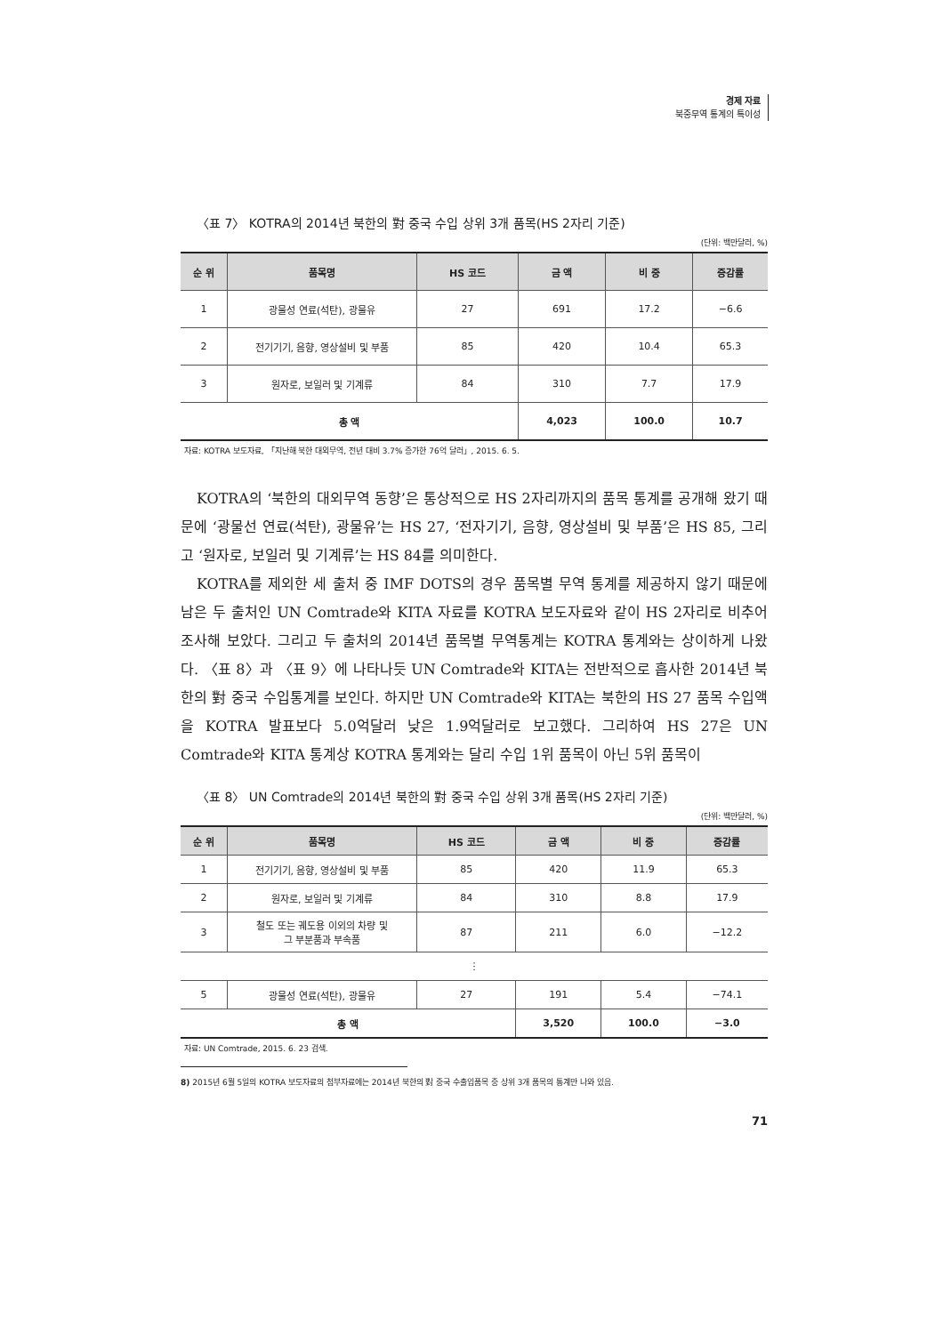경제 자료
북중무역 통계의 특이성
〈표 7〉 KOTRA의 2014년 북한의 對 중국 수입 상위 3개 품목(HS 2자리 기준)
(단위: 백만달러, %)
| 순 위 | 품목명 | HS 코드 | 금 액 | 비 중 | 증감률 |
| --- | --- | --- | --- | --- | --- |
| 1 | 광물성 연료(석탄), 광물유 | 27 | 691 | 17.2 | −6.6 |
| 2 | 전기기기, 음향, 영상설비 및 부품 | 85 | 420 | 10.4 | 65.3 |
| 3 | 원자로, 보일러 및 기계류 | 84 | 310 | 7.7 | 17.9 |
| 총 액 | | | 4,023 | 100.0 | 10.7 |
자료: KOTRA 보도자료, 「지난해 북한 대외무역, 전년 대비 3.7% 증가한 76억 달러」, 2015. 6. 5.
KOTRA의 ‘북한의 대외무역 동향’은 통상적으로 HS 2자리까지의 품목 통계를 공개해 왔기 때문에 ‘광물선 연료(석탄), 광물유’는 HS 27, ‘전자기기, 음향, 영상설비 및 부품’은 HS 85, 그리고 ‘원자로, 보일러 및 기계류’는 HS 84를 의미한다.
KOTRA를 제외한 세 출처 중 IMF DOTS의 경우 품목별 무역 통계를 제공하지 않기 때문에 남은 두 출처인 UN Comtrade와 KITA 자료를 KOTRA 보도자료와 같이 HS 2자리로 비추어 조사해 보았다. 그리고 두 출처의 2014년 품목별 무역통계는 KOTRA 통계와는 상이하게 나왔다. 〈표 8〉과 〈표 9〉에 나타나듯 UN Comtrade와 KITA는 전반적으로 흡사한 2014년 북한의 對 중국 수입통계를 보인다. 하지만 UN Comtrade와 KITA는 북한의 HS 27 품목 수입액을 KOTRA 발표보다 5.0억달러 낮은 1.9억달러로 보고했다. 그리하여 HS 27은 UN Comtrade와 KITA 통계상 KOTRA 통계와는 달리 수입 1위 품목이 아닌 5위 품목이
〈표 8〉 UN Comtrade의 2014년 북한의 對 중국 수입 상위 3개 품목(HS 2자리 기준)
(단위: 백만달러, %)
| 순 위 | 품목명 | HS 코드 | 금 액 | 비 중 | 증감률 |
| --- | --- | --- | --- | --- | --- |
| 1 | 전기기기, 음향, 영상설비 및 부품 | 85 | 420 | 11.9 | 65.3 |
| 2 | 원자로, 보일러 및 기계류 | 84 | 310 | 8.8 | 17.9 |
| 3 | 철도 또는 궤도용 이외의 차량 및 그 부분품과 부속품 | 87 | 211 | 6.0 | −12.2 |
| ⋮ | | | | | |
| 5 | 광물성 연료(석탄), 광물유 | 27 | 191 | 5.4 | −74.1 |
| 총 액 | | | 3,520 | 100.0 | −3.0 |
자료: UN Comtrade, 2015. 6. 23 검색.
8) 2015년 6월 5일의 KOTRA 보도자료의 첨부자료에는 2014년 북한의 對 중국 수출입품목 중 상위 3개 품목의 통계만 나와 있음.
71